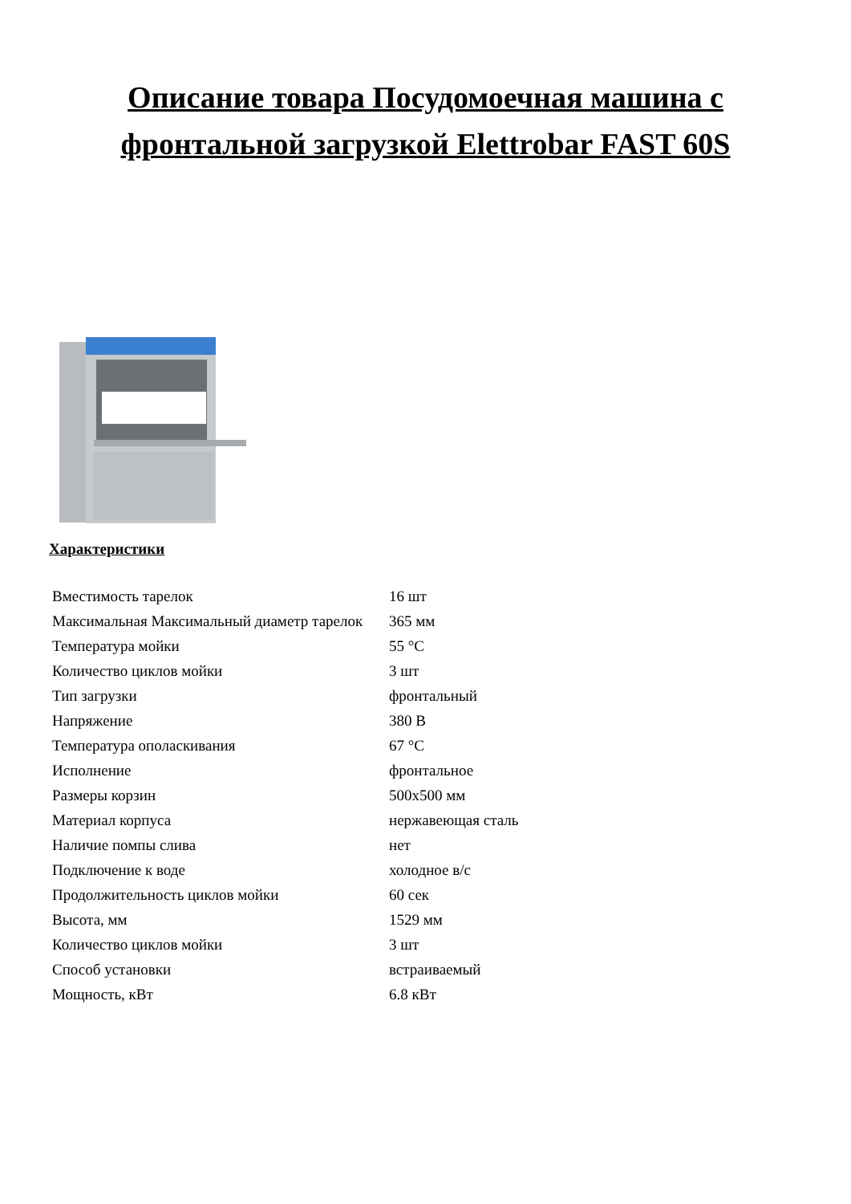Описание товара Посудомоечная машина с
фронтальной загрузкой Elettrobar FAST 60S
Характеристики
| Вместимость тарелок | 16 шт |
| Максимальная Максимальный диаметр тарелок | 365 мм |
| Температура мойки | 55 °C |
| Количество циклов мойки | 3 шт |
| Тип загрузки | фронтальный |
| Напряжение | 380 В |
| Температура ополаскивания | 67 °C |
| Исполнение | фронтальное |
| Размеры корзин | 500x500 мм |
| Материал корпуса | нержавеющая сталь |
| Наличие помпы слива | нет |
| Подключение к воде | холодное в/с |
| Продолжительность циклов мойки | 60 сек |
| Высота, мм | 1529 мм |
| Количество циклов мойки | 3 шт |
| Способ установки | встраиваемый |
| Мощность, кВт | 6.8 кВт |